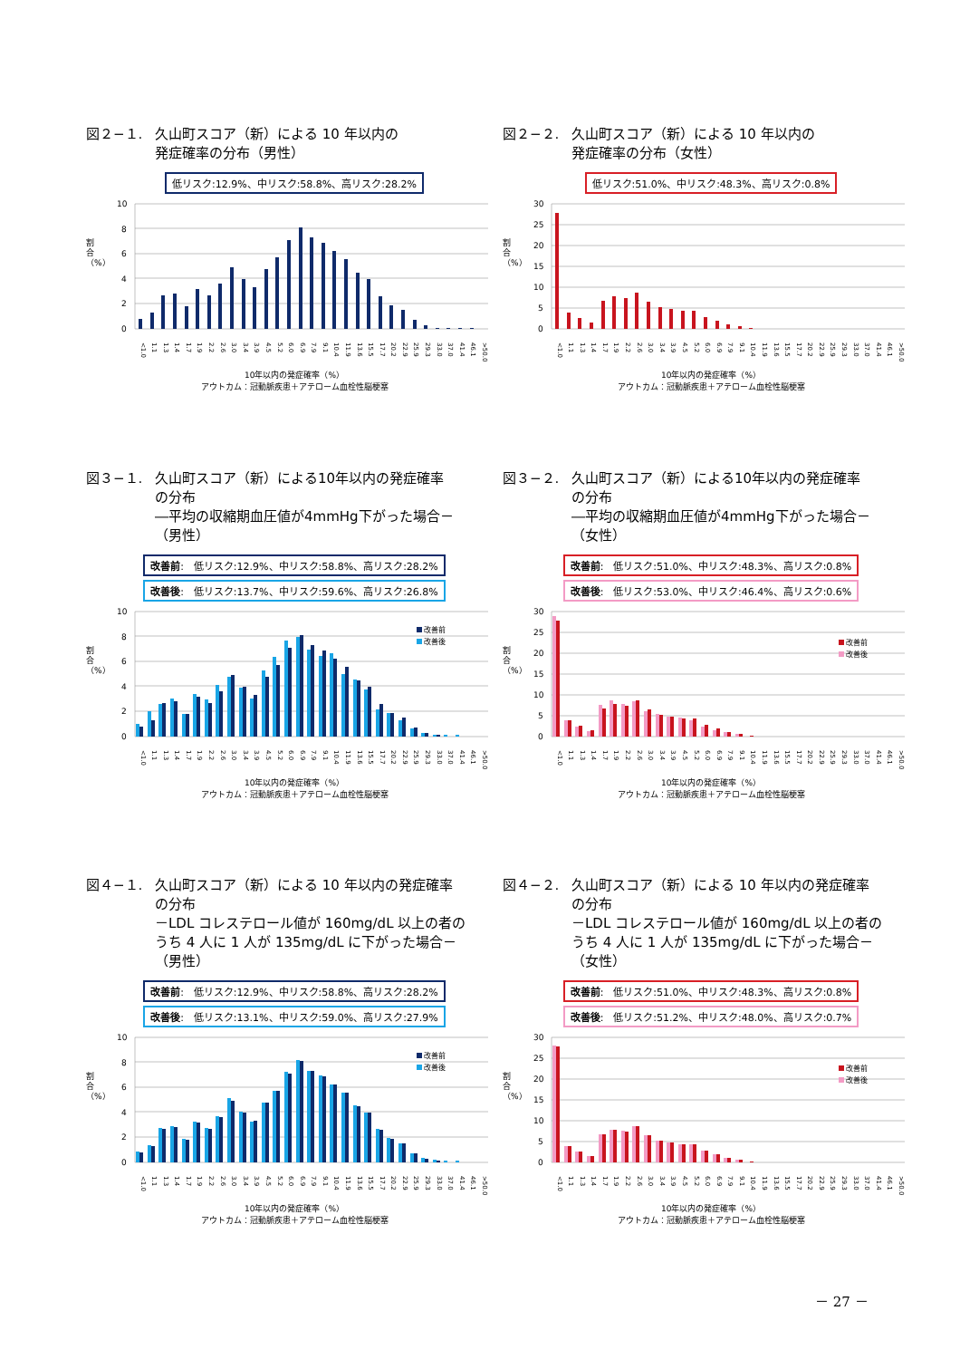図２−１. 久山町スコア（新）による 10 年以内の
発症確率の分布（男性）
低リスク:12.9%、中リスク:58.8%、高リスク:28.2%
割合（%）
10
8
6
4
2
0
<1.0 1.1 1.3 1.4 1.7 1.9 2.2 2.6 3.0 3.4 3.9 4.5 5.2 6.0 6.9 7.9 9.1 10.4 11.9 13.6 15.5 17.7 20.2 22.9 25.9 29.3 33.0 37.0 41.4 46.1 >50.0
10年以内の発症確率（%）
アウトカム：冠動脈疾患＋アテローム血栓性脳梗塞
図２−２. 久山町スコア（新）による 10 年以内の
発症確率の分布（女性）
低リスク:51.0%、中リスク:48.3%、高リスク:0.8%
割合（%）
30
25
20
15
10
5
0
<1.0 1.1 1.3 1.4 1.7 1.9 2.2 2.6 3.0 3.4 3.9 4.5 5.2 6.0 6.9 7.9 9.1 10.4 11.9 13.6 15.5 17.7 20.2 22.9 25.9 29.3 33.0 37.0 41.4 46.1 >50.0
10年以内の発症確率（%）
アウトカム：冠動脈疾患＋アテローム血栓性脳梗塞
図３−１. 久山町スコア（新）による10年以内の発症確率
の分布
―平均の収縮期血圧値が4mmHg下がった場合－
（男性）
改善前:　低リスク:12.9%、中リスク:58.8%、高リスク:28.2%
改善後:　低リスク:13.7%、中リスク:59.6%、高リスク:26.8%
割合（%）
10
8
6
4
2
0
改善前
改善後
<1.0 1.1 1.3 1.4 1.7 1.9 2.2 2.6 3.0 3.4 3.9 4.5 5.2 6.0 6.9 7.9 9.1 10.4 11.9 13.6 15.5 17.7 20.2 22.9 25.9 29.3 33.0 37.0 41.4 46.1 >50.0
10年以内の発症確率（%）
アウトカム：冠動脈疾患＋アテローム血栓性脳梗塞
図３−２. 久山町スコア（新）による10年以内の発症確率
の分布
―平均の収縮期血圧値が4mmHg下がった場合－
（女性）
改善前:　低リスク:51.0%、中リスク:48.3%、高リスク:0.8%
改善後:　低リスク:53.0%、中リスク:46.4%、高リスク:0.6%
割合（%）
30
25
20
15
10
5
0
改善前
改善後
<1.0 1.1 1.3 1.4 1.7 1.9 2.2 2.6 3.0 3.4 3.9 4.5 5.2 6.0 6.9 7.9 9.1 10.4 11.9 13.6 15.5 17.7 20.2 22.9 25.9 29.3 33.0 37.0 41.4 46.1 >50.0
10年以内の発症確率（%）
アウトカム：冠動脈疾患＋アテローム血栓性脳梗塞
図４−１. 久山町スコア（新）による 10 年以内の発症確率
の分布
－LDL コレステロール値が 160mg/dL 以上の者の
うち 4 人に 1 人が 135mg/dL に下がった場合－
（男性）
改善前:　低リスク:12.9%、中リスク:58.8%、高リスク:28.2%
改善後:　低リスク:13.1%、中リスク:59.0%、高リスク:27.9%
割合（%）
10
8
6
4
2
0
改善前
改善後
<1.0 1.1 1.3 1.4 1.7 1.9 2.2 2.6 3.0 3.4 3.9 4.5 5.2 6.0 6.9 7.9 9.1 10.4 11.9 13.6 15.5 17.7 20.2 22.9 25.9 29.3 33.0 37.0 41.4 46.1 >50.0
10年以内の発症確率（%）
アウトカム：冠動脈疾患＋アテローム血栓性脳梗塞
図４−２. 久山町スコア（新）による 10 年以内の発症確率
の分布
－LDL コレステロール値が 160mg/dL 以上の者の
うち 4 人に 1 人が 135mg/dL に下がった場合－
（女性）
改善前:　低リスク:51.0%、中リスク:48.3%、高リスク:0.8%
改善後:　低リスク:51.2%、中リスク:48.0%、高リスク:0.7%
割合（%）
30
25
20
15
10
5
0
改善前
改善後
<1.0 1.1 1.3 1.4 1.7 1.9 2.2 2.6 3.0 3.4 3.9 4.5 5.2 6.0 6.9 7.9 9.1 10.4 11.9 13.6 15.5 17.7 20.2 22.9 25.9 29.3 33.0 37.0 41.4 46.1 >50.0
10年以内の発症確率（%）
アウトカム：冠動脈疾患＋アテローム血栓性脳梗塞
－ 27 －